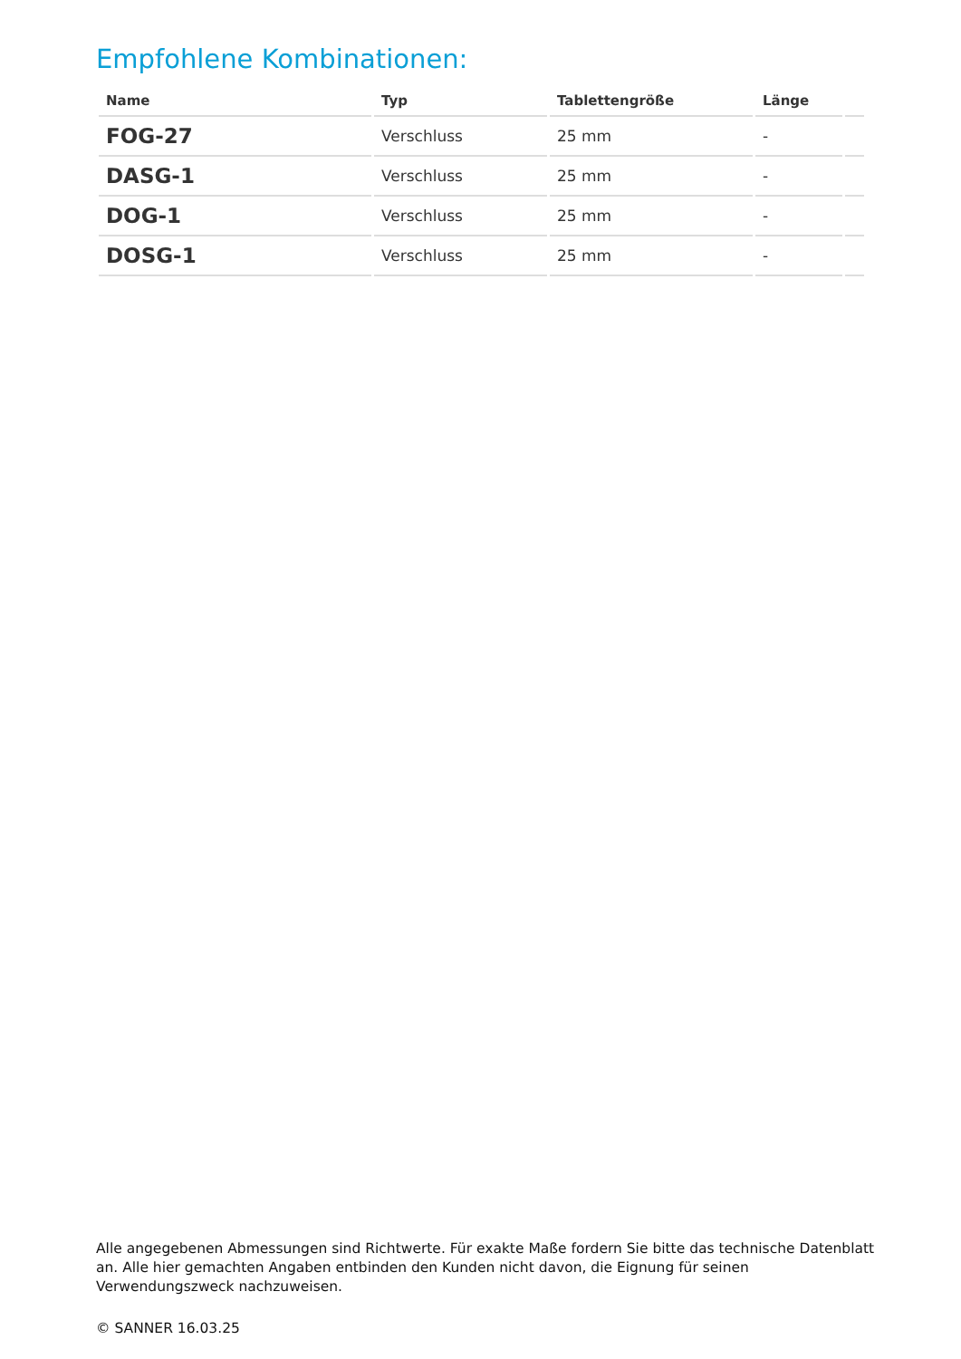Empfohlene Kombinationen:
| Name | Typ | Tablettengröße | Länge | |
| --- | --- | --- | --- | --- |
| FOG-27 | Verschluss | 25 mm | - | |
| DASG-1 | Verschluss | 25 mm | - | |
| DOG-1 | Verschluss | 25 mm | - | |
| DOSG-1 | Verschluss | 25 mm | - | |
Alle angegebenen Abmessungen sind Richtwerte. Für exakte Maße fordern Sie bitte das technische Datenblatt an. Alle hier gemachten Angaben entbinden den Kunden nicht davon, die Eignung für seinen Verwendungszweck nachzuweisen.
© SANNER 16.03.25